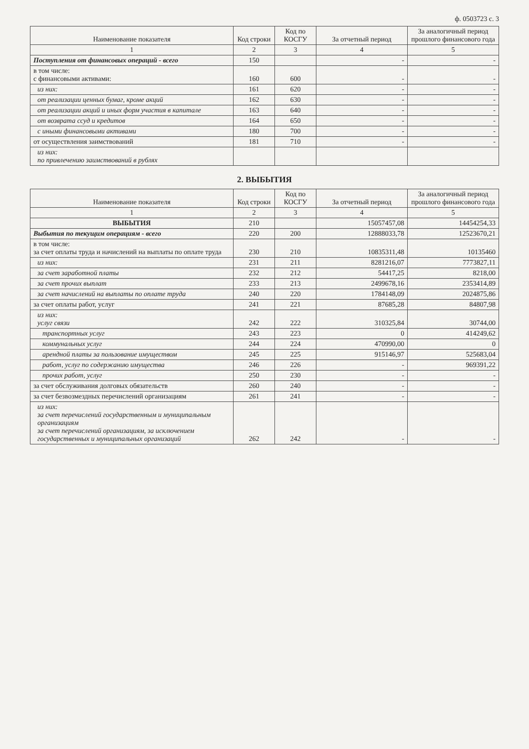ф. 0503723 с. 3
| Наименование показателя | Код строки | Код по КОСГУ | За отчетный период | За аналогичный период прошлого финансового года |
| --- | --- | --- | --- | --- |
| 1 | 2 | 3 | 4 | 5 |
| Поступления от финансовых операций - всего | 150 | | - | - |
| в том числе: с финансовыми активами: | 160 | 600 | - | - |
| из них: | 161 | 620 | - | - |
| от реализации ценных бумаг, кроме акций | 162 | 630 | - | - |
| от реализации акций и иных форм участия в капитале | 163 | 640 | - | - |
| от возврата ссуд и кредитов | 164 | 650 | - | - |
| с иными финансовыми активами | 180 | 700 | - | - |
| от осуществления заимствований | 181 | 710 | - | - |
| из них: по привлечению заимствований в рублях | | | | |
2. ВЫБЫТИЯ
| Наименование показателя | Код строки | Код по КОСГУ | За отчетный период | За аналогичный период прошлого финансового года |
| --- | --- | --- | --- | --- |
| 1 | 2 | 3 | 4 | 5 |
| ВЫБЫТИЯ | 210 | | 15057457,08 | 14454254,33 |
| Выбытия по текущим операциям - всего | 220 | 200 | 12888033,78 | 12523670,21 |
| в том числе: за счет оплаты труда и начислений на выплаты по оплате труда | 230 | 210 | 10835311,48 | 10135460 |
| из них: | 231 | 211 | 8281216,07 | 7773827,11 |
| за счет заработной платы | 232 | 212 | 54417,25 | 8218,00 |
| за счет прочих выплат | 233 | 213 | 2499678,16 | 2353414,89 |
| за счет начислений на выплаты по оплате труда | 240 | 220 | 1784148,09 | 2024875,86 |
| за счет оплаты работ, услуг | 241 | 221 | 87685,28 | 84807,98 |
| из них: услуг связи | 242 | 222 | 310325,84 | 30744,00 |
| транспортных услуг | 243 | 223 | 0 | 414249,62 |
| коммунальных услуг | 244 | 224 | 470990,00 | 0 |
| арендной платы за пользование имуществом | 245 | 225 | 915146,97 | 525683,04 |
| работ, услуг по содержанию имущества | 246 | 226 | - | 969391,22 |
| прочих работ, услуг | 250 | 230 | - | - |
| за счет обслуживания долговых обязательств | 260 | 240 | - | - |
| за счет безвозмездных перечислений организациям | 261 | 241 | - | - |
| из них: за счет перечислений государственным и муниципальным организациям за счет перечислений организациям, за исключением государственных и муниципальных организаций | 262 | 242 | - | - |